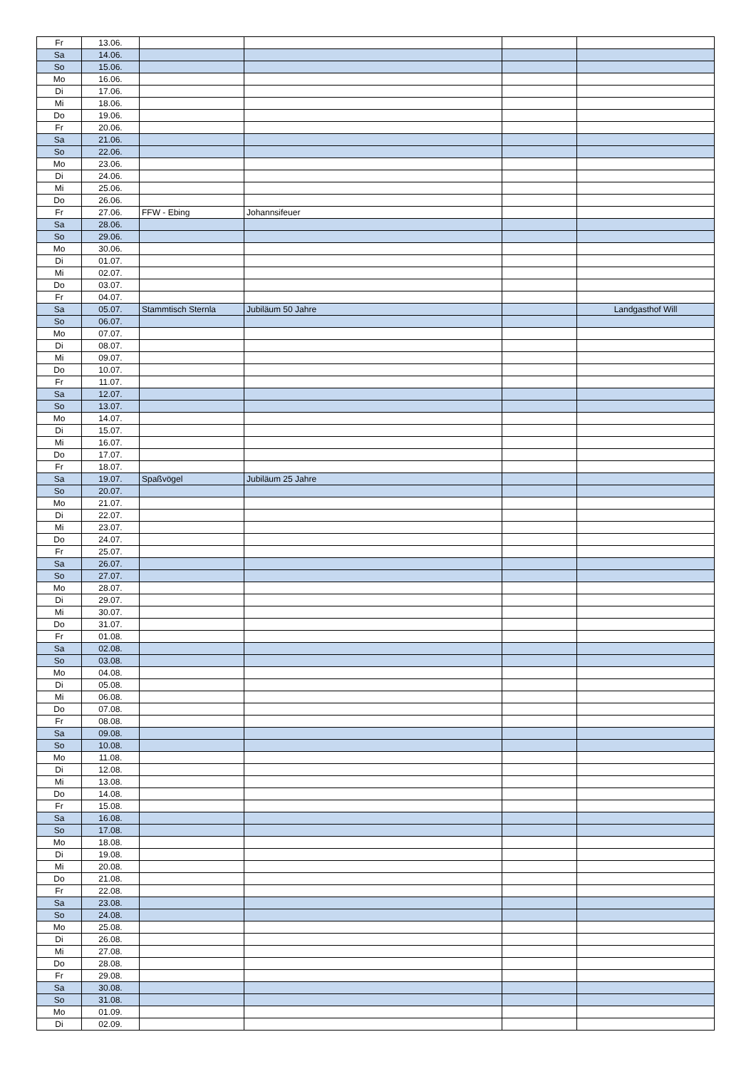| Fr | 13.06. | | | | |
| Sa | 14.06. | | | | |
| So | 15.06. | | | | |
| Mo | 16.06. | | | | |
| Di | 17.06. | | | | |
| Mi | 18.06. | | | | |
| Do | 19.06. | | | | |
| Fr | 20.06. | | | | |
| Sa | 21.06. | | | | |
| So | 22.06. | | | | |
| Mo | 23.06. | | | | |
| Di | 24.06. | | | | |
| Mi | 25.06. | | | | |
| Do | 26.06. | | | | |
| Fr | 27.06. | FFW - Ebing | Johannsifeuer | | |
| Sa | 28.06. | | | | |
| So | 29.06. | | | | |
| Mo | 30.06. | | | | |
| Di | 01.07. | | | | |
| Mi | 02.07. | | | | |
| Do | 03.07. | | | | |
| Fr | 04.07. | | | | |
| Sa | 05.07. | Stammtisch Sternla | Jubiläum 50 Jahre | | Landgasthof Will |
| So | 06.07. | | | | |
| Mo | 07.07. | | | | |
| Di | 08.07. | | | | |
| Mi | 09.07. | | | | |
| Do | 10.07. | | | | |
| Fr | 11.07. | | | | |
| Sa | 12.07. | | | | |
| So | 13.07. | | | | |
| Mo | 14.07. | | | | |
| Di | 15.07. | | | | |
| Mi | 16.07. | | | | |
| Do | 17.07. | | | | |
| Fr | 18.07. | | | | |
| Sa | 19.07. | Spaßvögel | Jubiläum 25 Jahre | | |
| So | 20.07. | | | | |
| Mo | 21.07. | | | | |
| Di | 22.07. | | | | |
| Mi | 23.07. | | | | |
| Do | 24.07. | | | | |
| Fr | 25.07. | | | | |
| Sa | 26.07. | | | | |
| So | 27.07. | | | | |
| Mo | 28.07. | | | | |
| Di | 29.07. | | | | |
| Mi | 30.07. | | | | |
| Do | 31.07. | | | | |
| Fr | 01.08. | | | | |
| Sa | 02.08. | | | | |
| So | 03.08. | | | | |
| Mo | 04.08. | | | | |
| Di | 05.08. | | | | |
| Mi | 06.08. | | | | |
| Do | 07.08. | | | | |
| Fr | 08.08. | | | | |
| Sa | 09.08. | | | | |
| So | 10.08. | | | | |
| Mo | 11.08. | | | | |
| Di | 12.08. | | | | |
| Mi | 13.08. | | | | |
| Do | 14.08. | | | | |
| Fr | 15.08. | | | | |
| Sa | 16.08. | | | | |
| So | 17.08. | | | | |
| Mo | 18.08. | | | | |
| Di | 19.08. | | | | |
| Mi | 20.08. | | | | |
| Do | 21.08. | | | | |
| Fr | 22.08. | | | | |
| Sa | 23.08. | | | | |
| So | 24.08. | | | | |
| Mo | 25.08. | | | | |
| Di | 26.08. | | | | |
| Mi | 27.08. | | | | |
| Do | 28.08. | | | | |
| Fr | 29.08. | | | | |
| Sa | 30.08. | | | | |
| So | 31.08. | | | | |
| Mo | 01.09. | | | | |
| Di | 02.09. | | | | |